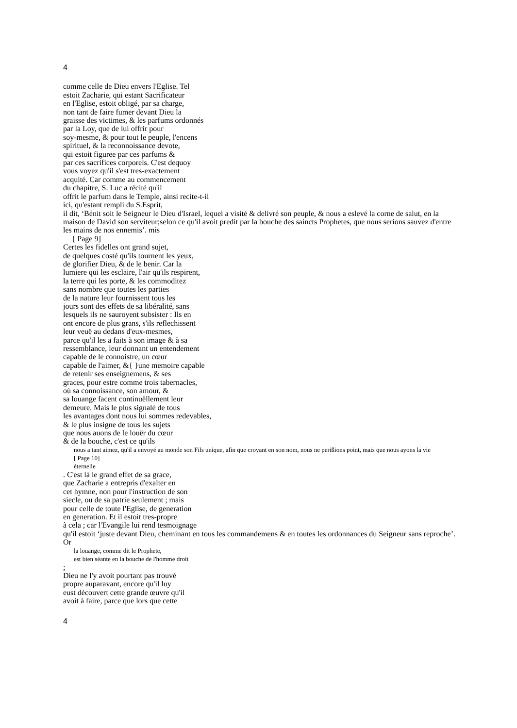4
comme celle de Dieu envers l'Eglise. Tel
estoit Zacharie, qui estant Sacrificateur
en l'Eglise, estoit obligé, par sa charge,
non tant de faire fumer devant Dieu la
graisse des victimes, & les parfums ordonnés
par la Loy, que de lui offrir pour
soy-mesme, & pour tout le peuple, l'encens
spirituel, & la reconnoissance devote,
qui estoit figuree par ces parfums &
par ces sacrifices corporels. C'est dequoy
vous voyez qu'il s'est tres-exactement
acquité. Car comme au commencement
du chapitre, S. Luc a récité qu'il
offrit le parfum dans le Temple, ainsi recite-t-il
ici, qu'estant rempli du S.Esprit,
il dit, ‘Bénit soit le Seigneur le Dieu d'Israel, lequel a visité & delivré son peuple, & nous a eslevé la corne de salut, en la maison de David son serviteur;selon ce qu'il avoit predit par la bouche des saincts Prophetes, que nous serions sauvez d'entre les mains de nos ennemis’. mis
[ Page 9]
Certes les fidelles ont grand sujet,
de quelques costé qu'ils tournent les yeux,
de glorifier Dieu, & de le benir. Car la
lumiere qui les esclaire, l'air qu'ils respirent,
la terre qui les porte, & les commoditez
sans nombre que toutes les parties
de la nature leur fournissent tous les
jours sont des effets de sa libéralité, sans
lesquels ils ne sauroyent subsister : Ils en
ont encore de plus grans, s'ils reflechissent
leur veuë au dedans d'eux-mesmes,
parce qu'il les a faits à son image & à sa
ressemblance, leur donnant un entendement
capable de le connoistre, un cœur
capable de l'aimer, &{ }une memoire capable
de retenir ses enseignemens, & ses
graces, pour estre comme trois tabernacles,
où sa connoissance, son amour, &
sa louange facent continuëllement leur
demeure. Mais le plus signalé de tous
les avantages dont nous lui sommes redevables,
& le plus insigne de tous les sujets
que nous auons de le louër du cœur
& de la bouche, c'est ce qu'ils
nous a tant aimez, qu'il a envoyé au monde son Fils unique, afin que croyant en son nom, nous ne perißions point, mais que nous ayons la vie
[ Page 10]
éternelle
. C'est là le grand effet de sa grace,
que Zacharie a entrepris d'exalter en
cet hymne, non pour l'instruction de son
siecle, ou de sa patrie seulement ; mais
pour celle de toute l'Eglise, de generation
en generation. Et il estoit tres-propre
à cela ; car l'Evangile lui rend tesmoignage
qu'il estoit ‘juste devant Dieu, cheminant en tous les commandemens & en toutes les ordonnances du Seigneur sans reproche’.
Or
la louange, comme dit le Prophete,
est bien séante en la bouche de l'homme droit
;
Dieu ne l'y avoit pourtant pas trouvé
propre auparavant, encore qu'il luy
eust découvert cette grande œuvre qu'il
avoit à faire, parce que lors que cette
4